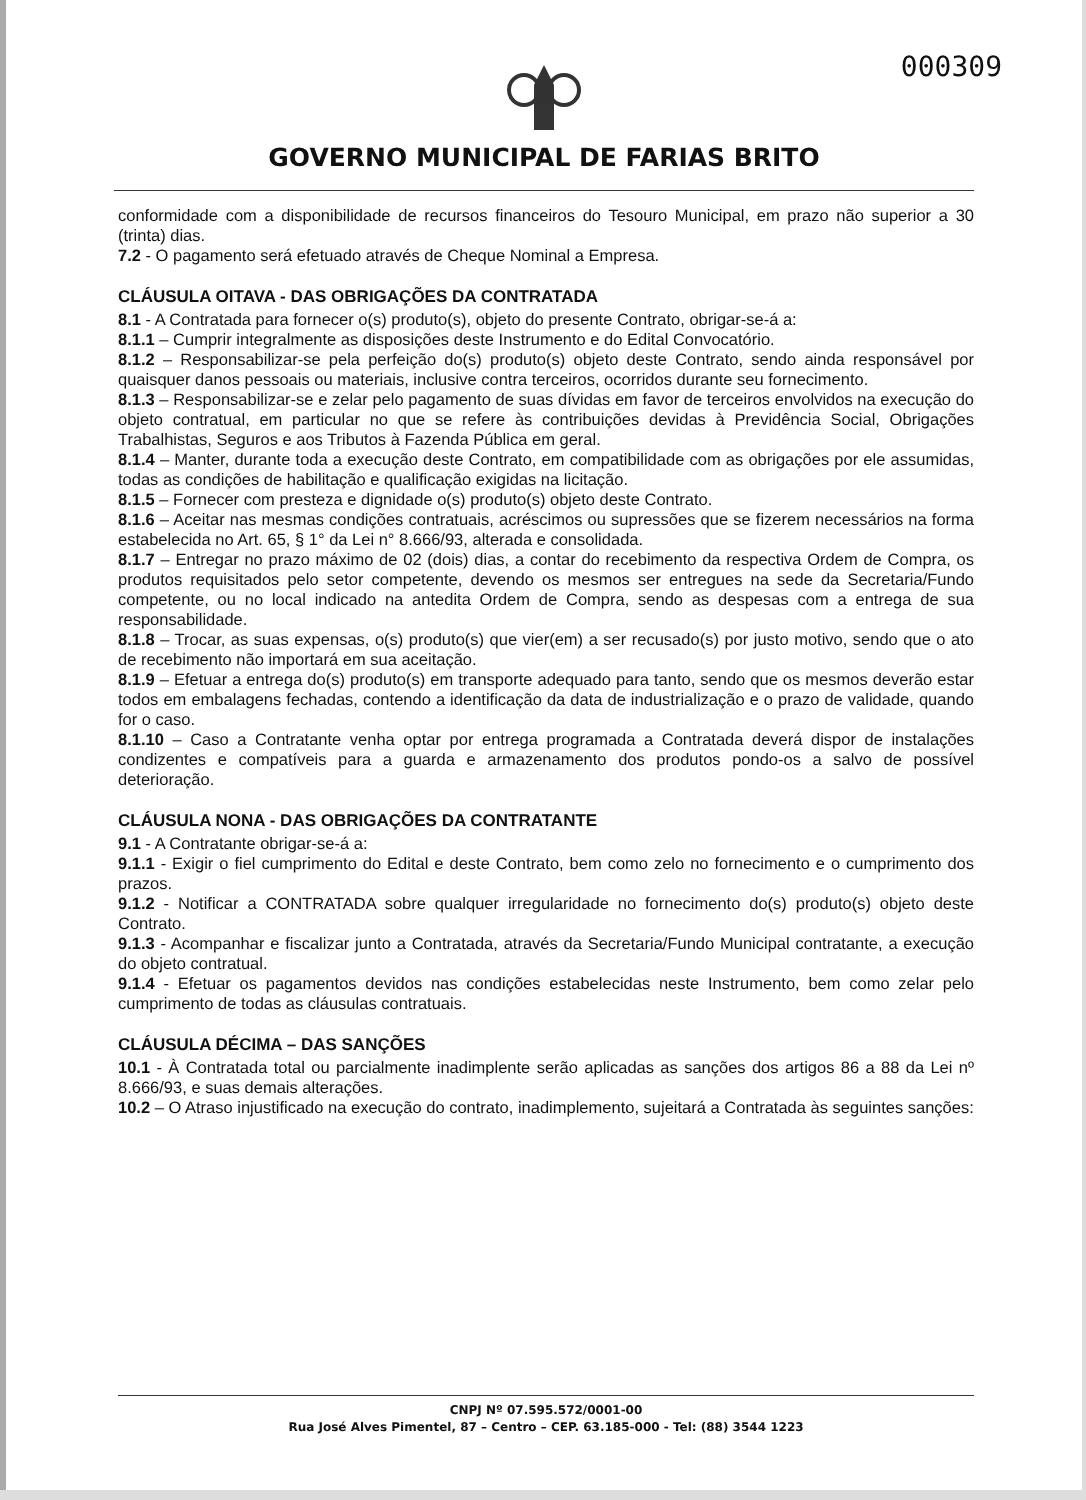000309
GOVERNO MUNICIPAL DE FARIAS BRITO
conformidade com a disponibilidade de recursos financeiros do Tesouro Municipal, em prazo não superior a 30 (trinta) dias.
7.2 - O pagamento será efetuado através de Cheque Nominal a Empresa.
CLÁUSULA OITAVA - DAS OBRIGAÇÕES DA CONTRATADA
8.1 - A Contratada para fornecer o(s) produto(s), objeto do presente Contrato, obrigar-se-á a:
8.1.1 – Cumprir integralmente as disposições deste Instrumento e do Edital Convocatório.
8.1.2 – Responsabilizar-se pela perfeição do(s) produto(s) objeto deste Contrato, sendo ainda responsável por quaisquer danos pessoais ou materiais, inclusive contra terceiros, ocorridos durante seu fornecimento.
8.1.3 – Responsabilizar-se e zelar pelo pagamento de suas dívidas em favor de terceiros envolvidos na execução do objeto contratual, em particular no que se refere às contribuições devidas à Previdência Social, Obrigações Trabalhistas, Seguros e aos Tributos à Fazenda Pública em geral.
8.1.4 – Manter, durante toda a execução deste Contrato, em compatibilidade com as obrigações por ele assumidas, todas as condições de habilitação e qualificação exigidas na licitação.
8.1.5 – Fornecer com presteza e dignidade o(s) produto(s) objeto deste Contrato.
8.1.6 – Aceitar nas mesmas condições contratuais, acréscimos ou supressões que se fizerem necessários na forma estabelecida no Art. 65, § 1° da Lei n° 8.666/93, alterada e consolidada.
8.1.7 – Entregar no prazo máximo de 02 (dois) dias, a contar do recebimento da respectiva Ordem de Compra, os produtos requisitados pelo setor competente, devendo os mesmos ser entregues na sede da Secretaria/Fundo competente, ou no local indicado na antedita Ordem de Compra, sendo as despesas com a entrega de sua responsabilidade.
8.1.8 – Trocar, as suas expensas, o(s) produto(s) que vier(em) a ser recusado(s) por justo motivo, sendo que o ato de recebimento não importará em sua aceitação.
8.1.9 – Efetuar a entrega do(s) produto(s) em transporte adequado para tanto, sendo que os mesmos deverão estar todos em embalagens fechadas, contendo a identificação da data de industrialização e o prazo de validade, quando for o caso.
8.1.10 – Caso a Contratante venha optar por entrega programada a Contratada deverá dispor de instalações condizentes e compatíveis para a guarda e armazenamento dos produtos pondo-os a salvo de possível deterioração.
CLÁUSULA NONA - DAS OBRIGAÇÕES DA CONTRATANTE
9.1 - A Contratante obrigar-se-á a:
9.1.1 - Exigir o fiel cumprimento do Edital e deste Contrato, bem como zelo no fornecimento e o cumprimento dos prazos.
9.1.2 - Notificar a CONTRATADA sobre qualquer irregularidade no fornecimento do(s) produto(s) objeto deste Contrato.
9.1.3 - Acompanhar e fiscalizar junto a Contratada, através da Secretaria/Fundo Municipal contratante, a execução do objeto contratual.
9.1.4 - Efetuar os pagamentos devidos nas condições estabelecidas neste Instrumento, bem como zelar pelo cumprimento de todas as cláusulas contratuais.
CLÁUSULA DÉCIMA – DAS SANÇÕES
10.1 - À Contratada total ou parcialmente inadimplente serão aplicadas as sanções dos artigos 86 a 88 da Lei nº 8.666/93, e suas demais alterações.
10.2 – O Atraso injustificado na execução do contrato, inadimplemento, sujeitará a Contratada às seguintes sanções:
CNPJ Nº 07.595.572/0001-00
Rua José Alves Pimentel, 87 – Centro – CEP. 63.185-000 - Tel: (88) 3544 1223